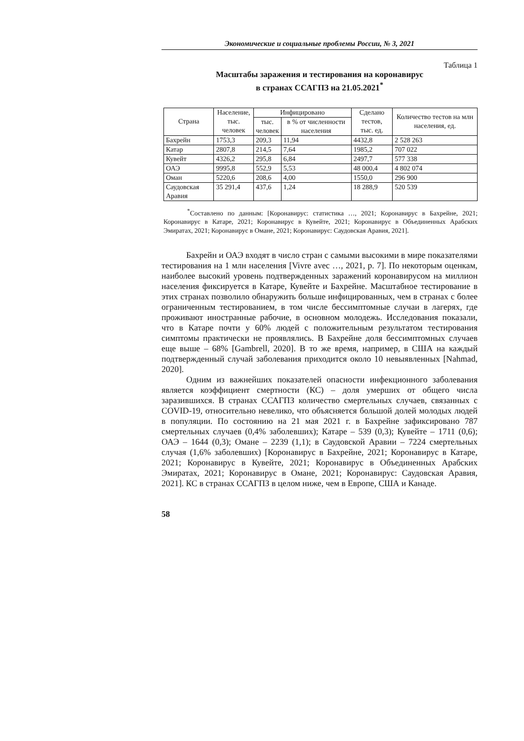Экономические и социальные проблемы России, № 3, 2021
Таблица 1
Масштабы заражения и тестирования на коронавирус
в странах ССАГПЗ на 21.05.2021<sup>*</sup>
| Страна | Население, тыс. человек | Инфицировано | | Сделано тестов, тыс. ед. | Количество тестов на млн населения, ед. |
| --- | --- | --- | --- | --- | --- |
| | | тыс. человек | в % от численности населения | | |
| Бахрейн | 1753,3 | 209,3 | 11,94 | 4432,8 | 2 528 263 |
| Катар | 2807,8 | 214,5 | 7,64 | 1985,2 | 707 022 |
| Кувейт | 4326,2 | 295,8 | 6,84 | 2497,7 | 577 338 |
| ОАЭ | 9995,8 | 552,9 | 5,53 | 48 000,4 | 4 802 074 |
| Оман | 5220,6 | 208,6 | 4,00 | 1550,0 | 296 900 |
| Саудовская Аравия | 35 291,4 | 437,6 | 1,24 | 18 288,9 | 520 539 |
<sup>*</sup> Составлено по данным: [Коронавирус: статистика …, 2021; Коронавирус в Бахрейне, 2021; Коронавирус в Катаре, 2021; Коронавирус в Кувейте, 2021; Коронавирус в Объединенных Арабских Эмиратах, 2021; Коронавирус в Омане, 2021; Коронавирус: Саудовская Аравия, 2021].
Бахрейн и ОАЭ входят в число стран с самыми высокими в мире показателями тестирования на 1 млн населения [Vivre avec …, 2021, p. 7]. По некоторым оценкам, наиболее высокий уровень подтвержденных заражений коронавирусом на миллион населения фиксируется в Катаре, Кувейте и Бахрейне. Масштабное тестирование в этих странах позволило обнаружить больше инфицированных, чем в странах с более ограниченным тестированием, в том числе бессимптомные случаи в лагерях, где проживают иностранные рабочие, в основном молодежь. Исследования показали, что в Катаре почти у 60% людей с положительным результатом тестирования симптомы практически не проявлялись. В Бахрейне доля бессимптомных случаев еще выше – 68% [Gambrell, 2020]. В то же время, например, в США на каждый подтвержденный случай заболевания приходится около 10 невыявленных [Nahmad, 2020].
Одним из важнейших показателей опасности инфекционного заболевания является коэффициент смертности (КС) – доля умерших от общего числа заразившихся. В странах ССАГПЗ количество смертельных случаев, связанных с COVID-19, относительно невелико, что объясняется большой долей молодых людей в популяции. По состоянию на 21 мая 2021 г. в Бахрейне зафиксировано 787 смертельных случаев (0,4% заболевших); Катаре – 539 (0,3); Кувейте – 1711 (0,6); ОАЭ – 1644 (0,3); Омане – 2239 (1,1); в Саудовской Аравии – 7224 смертельных случая (1,6% заболевших) [Коронавирус в Бахрейне, 2021; Коронавирус в Катаре, 2021; Коронавирус в Кувейте, 2021; Коронавирус в Объединенных Арабских Эмиратах, 2021; Коронавирус в Омане, 2021; Коронавирус: Саудовская Аравия, 2021]. КС в странах ССАГПЗ в целом ниже, чем в Европе, США и Канаде.
58